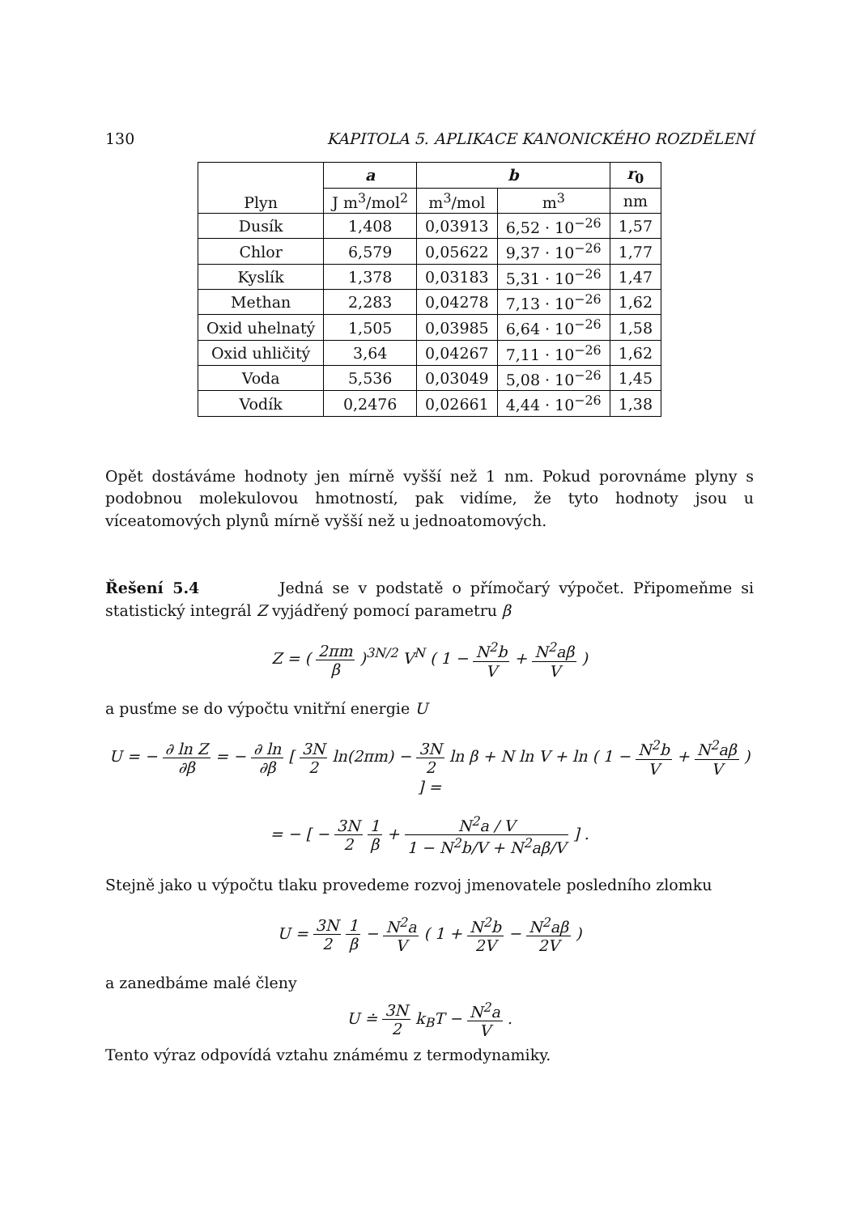130 KAPITOLA 5. APLIKACE KANONICKÉHO ROZDĚLENÍ
| Plyn | a | b | | r<sub>0</sub> |
| --- | --- | --- | --- | --- |
| | J m<sup>3</sup>/mol<sup>2</sup> | m<sup>3</sup>/mol | m<sup>3</sup> | nm |
| Dusík | 1,408 | 0,03913 | 6,52 · 10<sup>−26</sup> | 1,57 |
| Chlor | 6,579 | 0,05622 | 9,37 · 10<sup>−26</sup> | 1,77 |
| Kyslík | 1,378 | 0,03183 | 5,31 · 10<sup>−26</sup> | 1,47 |
| Methan | 2,283 | 0,04278 | 7,13 · 10<sup>−26</sup> | 1,62 |
| Oxid uhelnatý | 1,505 | 0,03985 | 6,64 · 10<sup>−26</sup> | 1,58 |
| Oxid uhličitý | 3,64 | 0,04267 | 7,11 · 10<sup>−26</sup> | 1,62 |
| Voda | 5,536 | 0,03049 | 5,08 · 10<sup>−26</sup> | 1,45 |
| Vodík | 0,2476 | 0,02661 | 4,44 · 10<sup>−26</sup> | 1,38 |
Opět dostáváme hodnoty jen mírně vyšší než 1 nm. Pokud porovnáme plyny s podobnou molekulovou hmotností, pak vidíme, že tyto hodnoty jsou u víceatomových plynů mírně vyšší než u jednoatomových.
Řešení 5.4 Jedná se v podstatě o přímočarý výpočet. Připomeňme si statistický integrál Z vyjádřený pomocí parametru β
Z = ( 2πm β )<sup>3N/2</sup> V<sup>N</sup> ( 1 − N<sup>2</sup>b V + N<sup>2</sup>aβ V )
a pusťme se do výpočtu vnitřní energie U
U = − ∂ ln Z ∂β = − ∂ ln ∂β [ 3N 2 ln(2πm) − 3N 2 ln β + N ln V + ln ( 1 − N<sup>2</sup>b V + N<sup>2</sup>aβ V ) ] =
= − [ − 3N 2 1 β + N<sup>2</sup>a / V 1 − N<sup>2</sup>b/V + N<sup>2</sup>aβ/V ] .
Stejně jako u výpočtu tlaku provedeme rozvoj jmenovatele posledního zlomku
U = 3N 2 1 β − N<sup>2</sup>a V ( 1 + N<sup>2</sup>b 2V − N<sup>2</sup>aβ 2V )
a zanedbáme malé členy
U ≐ 3N 2 k<sub>B</sub>T − N<sup>2</sup>a V .
Tento výraz odpovídá vztahu známému z termodynamiky.